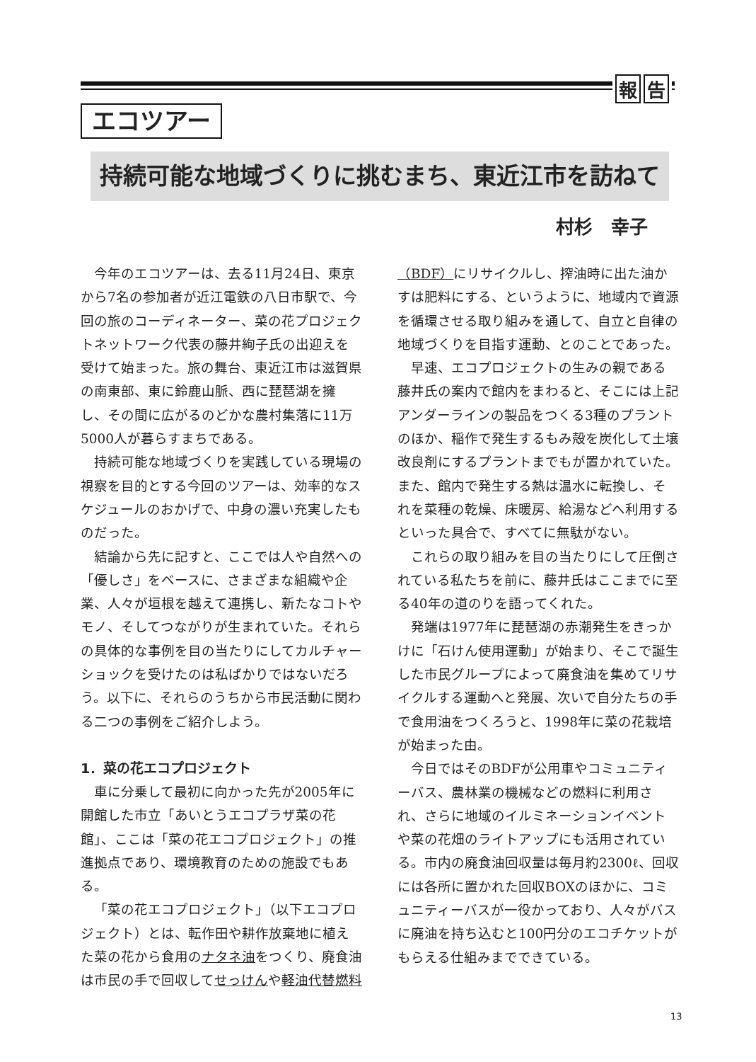報 告
エコツアー
持続可能な地域づくりに挑むまち、東近江市を訪ねて
村杉　幸子
今年のエコツアーは、去る11月24日、東京から7名の参加者が近江電鉄の八日市駅で、今回の旅のコーディネーター、菜の花プロジェクトネットワーク代表の藤井絢子氏の出迎えを受けて始まった。旅の舞台、東近江市は滋賀県の南東部、東に鈴鹿山脈、西に琵琶湖を擁し、その間に広がるのどかな農村集落に11万5000人が暮らすまちである。
持続可能な地域づくりを実践している現場の視察を目的とする今回のツアーは、効率的なスケジュールのおかげで、中身の濃い充実したものだった。
結論から先に記すと、ここでは人や自然への「優しさ」をベースに、さまざまな組織や企業、人々が垣根を越えて連携し、新たなコトやモノ、そしてつながりが生まれていた。それらの具体的な事例を目の当たりにしてカルチャーショックを受けたのは私ばかりではないだろう。以下に、それらのうちから市民活動に関わる二つの事例をご紹介しよう。
1．菜の花エコプロジェクト
車に分乗して最初に向かった先が2005年に開館した市立「あいとうエコプラザ菜の花館」、ここは「菜の花エコプロジェクト」の推進拠点であり、環境教育のための施設でもある。
「菜の花エコプロジェクト」（以下エコプロジェクト）とは、転作田や耕作放棄地に植えた菜の花から食用のナタネ油をつくり、廃食油は市民の手で回収してせっけんや軽油代替燃料（BDF）にリサイクルし、搾油時に出た油かすは肥料にする、というように、地域内で資源を循環させる取り組みを通して、自立と自律の地域づくりを目指す運動、とのことであった。
早速、エコプロジェクトの生みの親である藤井氏の案内で館内をまわると、そこには上記アンダーラインの製品をつくる3種のプラントのほか、稲作で発生するもみ殻を炭化して土壌改良剤にするプラントまでもが置かれていた。また、館内で発生する熱は温水に転換し、それを菜種の乾燥、床暖房、給湯などへ利用するといった具合で、すべてに無駄がない。
これらの取り組みを目の当たりにして圧倒されている私たちを前に、藤井氏はここまでに至る40年の道のりを語ってくれた。
発端は1977年に琵琶湖の赤潮発生をきっかけに「石けん使用運動」が始まり、そこで誕生した市民グループによって廃食油を集めてリサイクルする運動へと発展、次いで自分たちの手で食用油をつくろうと、1998年に菜の花栽培が始まった由。
今日ではそのBDFが公用車やコミュニティーバス、農林業の機械などの燃料に利用され、さらに地域のイルミネーションイベントや菜の花畑のライトアップにも活用されている。市内の廃食油回収量は毎月約2300ℓ、回収には各所に置かれた回収BOXのほかに、コミュニティーバスが一役かっており、人々がバスに廃油を持ち込むと100円分のエコチケットがもらえる仕組みまでできている。
13